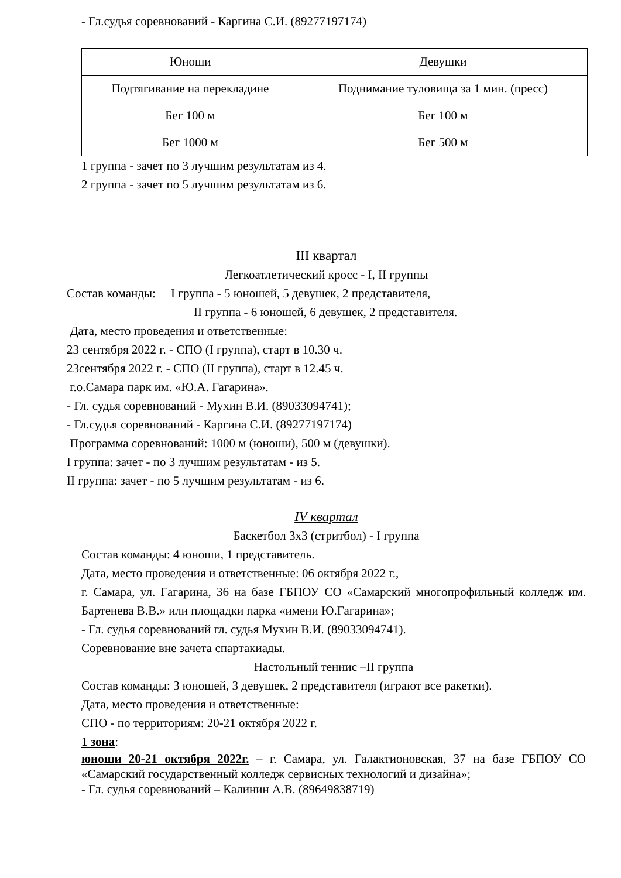- Гл.судья соревнований - Каргина С.И. (89277197174)
| Юноши | Девушки |
| Подтягивание на перекладине | Поднимание туловища за 1 мин. (пресс) |
| Бег 100 м | Бег 100 м |
| Бег 1000 м | Бег 500 м |
1 группа - зачет по 3 лучшим результатам из 4.
2 группа - зачет по 5 лучшим результатам из 6.
III квартал
Легкоатлетический кросс - I, II группы
Состав команды: I группа - 5 юношей, 5 девушек, 2 представителя,
II группа - 6 юношей, 6 девушек, 2 представителя.
Дата, место проведения и ответственные:
23 сентября 2022 г. - СПО (I группа), старт в 10.30 ч.
23сентября 2022 г. - СПО (II группа), старт в 12.45 ч.
г.о.Самара парк им. «Ю.А. Гагарина».
- Гл. судья соревнований - Мухин В.И. (89033094741);
- Гл.судья соревнований - Каргина С.И. (89277197174)
Программа соревнований: 1000 м (юноши), 500 м (девушки).
I группа: зачет - по 3 лучшим результатам - из 5.
II группа: зачет - по 5 лучшим результатам - из 6.
IV квартал
Баскетбол 3х3 (стритбол) - I группа
Состав команды: 4 юноши, 1 представитель.
Дата, место проведения и ответственные: 06 октября 2022 г.,
г. Самара, ул. Гагарина, 36 на базе ГБПОУ СО «Самарский многопрофильный колледж им. Бартенева В.В.» или площадки парка «имени Ю.Гагарина»;
- Гл. судья соревнований гл. судья Мухин В.И. (89033094741).
Соревнование вне зачета спартакиады.
Настольный теннис –II группа
Состав команды: 3 юношей, 3 девушек, 2 представителя (играют все ракетки).
Дата, место проведения и ответственные:
СПО - по территориям: 20-21 октября 2022 г.
1 зона:
юноши 20-21 октября 2022г. – г. Самара, ул. Галактионовская, 37 на базе ГБПОУ СО «Самарский государственный колледж сервисных технологий и дизайна»;
- Гл. судья соревнований – Калинин А.В. (89649838719)